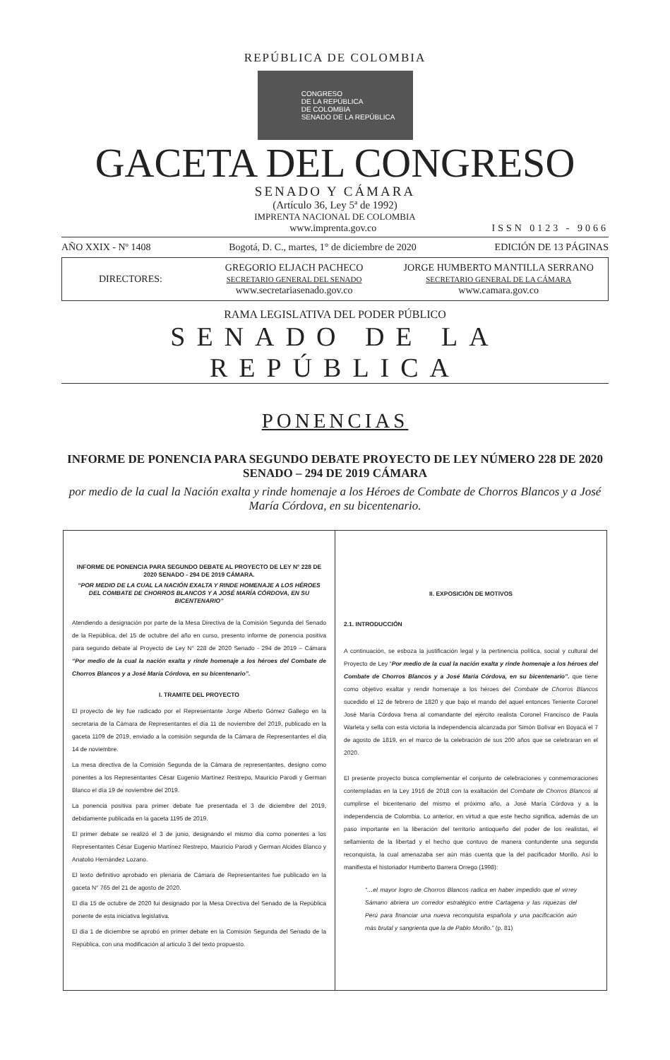REPÚBLICA DE COLOMBIA
CONGRESO
DE LA REPÚBLICA
DE COLOMBIA
SENADO DE LA REPÚBLICA
GACETA DEL CONGRESO
SENADO Y CÁMARA
(Artículo 36, Ley 5ª de 1992)
IMPRENTA NACIONAL DE COLOMBIA
www.imprenta.gov.co ISSN 0123 - 9066
AÑO XXIX - Nº 1408 Bogotá, D. C., martes, 1° de diciembre de 2020 EDICIÓN DE 13 PÁGINAS
DIRECTORES:
GREGORIO ELJACH PACHECO
SECRETARIO GENERAL DEL SENADO
www.secretariasenado.gov.co
JORGE HUMBERTO MANTILLA SERRANO
SECRETARIO GENERAL DE LA CÁMARA
www.camara.gov.co
RAMA LEGISLATIVA DEL PODER PÚBLICO
SENADO DE LA REPÚBLICA
PONENCIAS
INFORME DE PONENCIA PARA SEGUNDO DEBATE PROYECTO DE LEY NÚMERO 228 DE 2020 SENADO – 294 DE 2019 CÁMARA
por medio de la cual la Nación exalta y rinde homenaje a los Héroes de Combate de Chorros Blancos y a José María Córdova, en su bicentenario.
INFORME DE PONENCIA PARA SEGUNDO DEBATE AL PROYECTO DE LEY N° 228 DE 2020 SENADO - 294 DE 2019 CÁMARA.
“POR MEDIO DE LA CUAL LA NACIÓN EXALTA Y RINDE HOMENAJE A LOS HÉROES DEL COMBATE DE CHORROS BLANCOS Y A JOSÉ MARÍA CÓRDOVA, EN SU BICENTENARIO”
Atendiendo a designación por parte de la Mesa Directiva de la Comisión Segunda del Senado de la República, del 15 de octubre del año en curso, presento informe de ponencia positiva para segundo debate al Proyecto de Ley N° 228 de 2020 Senado - 294 de 2019 – Cámara “Por medio de la cual la nación exalta y rinde homenaje a los héroes del Combate de Chorros Blancos y a José María Córdova, en su bicentenario”.
I. TRAMITE DEL PROYECTO
El proyecto de ley fue radicado por el Representante Jorge Alberto Gómez Gallego en la secretaria de la Cámara de Representantes el día 11 de noviembre del 2019, publicado en la gaceta 1109 de 2019, enviado a la comisión segunda de la Cámara de Representantes el día 14 de noviembre.
La mesa directiva de la Comisión Segunda de la Cámara de representantes, designo como ponentes a los Representantes César Eugenio Martínez Restrepo, Mauricio Parodi y German Blanco el día 19 de noviembre del 2019.
La ponencia positiva para primer debate fue presentada el 3 de diciembre del 2019, debidamente publicada en la gaceta 1195 de 2019.
El primer debate se realizó el 3 de junio, designando el mismo día como ponentes a los Representantes César Eugenio Martínez Restrepo, Mauricio Parodi y German Alcides Blanco y Anatolio Hernández Lozano.
El texto definitivo aprobado en plenaria de Cámara de Representantes fue publicado en la gaceta N° 765 del 21 de agosto de 2020.
El día 15 de octubre de 2020 fui designado por la Mesa Directiva del Senado de la República ponente de esta iniciativa legislativa.
El día 1 de diciembre se aprobó en primer debate en la Comisión Segunda del Senado de la República, con una modificación al articulo 3 del texto propuesto.
II. EXPOSICIÓN DE MOTIVOS
2.1. INTRODUCCIÓN
A continuación, se esboza la justificación legal y la pertinencia política, social y cultural del Proyecto de Ley “Por medio de la cual la nación exalta y rinde homenaje a los héroes del Combate de Chorros Blancos y a José María Córdova, en su bicentenario”. que tiene como objetivo exaltar y rendir homenaje a los héroes del Combate de Chorros Blancos sucedido el 12 de febrero de 1820 y que bajo el mando del aquel entonces Teniente Coronel José María Córdova frena al comandante del ejército realista Coronel Francisco de Paula Warleta y sella con esta victoria la independencia alcanzada por Simón Bolívar en Boyacá el 7 de agosto de 1819, en el marco de la celebración de sus 200 años que se celebraran en el 2020.
El presente proyecto busca complementar el conjunto de celebraciones y conmemoraciones contempladas en la Ley 1916 de 2018 con la exaltación del Combate de Chorros Blancos al cumplirse el bicentenario del mismo el próximo año, a José María Córdova y a la independencia de Colombia. Lo anterior, en virtud a que este hecho significa, además de un paso importante en la liberación del territorio antioqueño del poder de los realistas, el sellamiento de la libertad y el hecho que contuvo de manera contundente una segunda reconquista, la cual amenazaba ser aún más cuenta que la del pacificador Morillo. Así lo manifiesta el historiador Humberto Barrera Orrego (1998):
“…el mayor logro de Chorros Blancos radica en haber impedido que el virrey Sámano abriera un corredor estratégico entre Cartagena y las riquezas del Perú para financiar una nueva reconquista española y una pacificación aún más brutal y sangrienta que la de Pablo Morillo.” (p. 81)